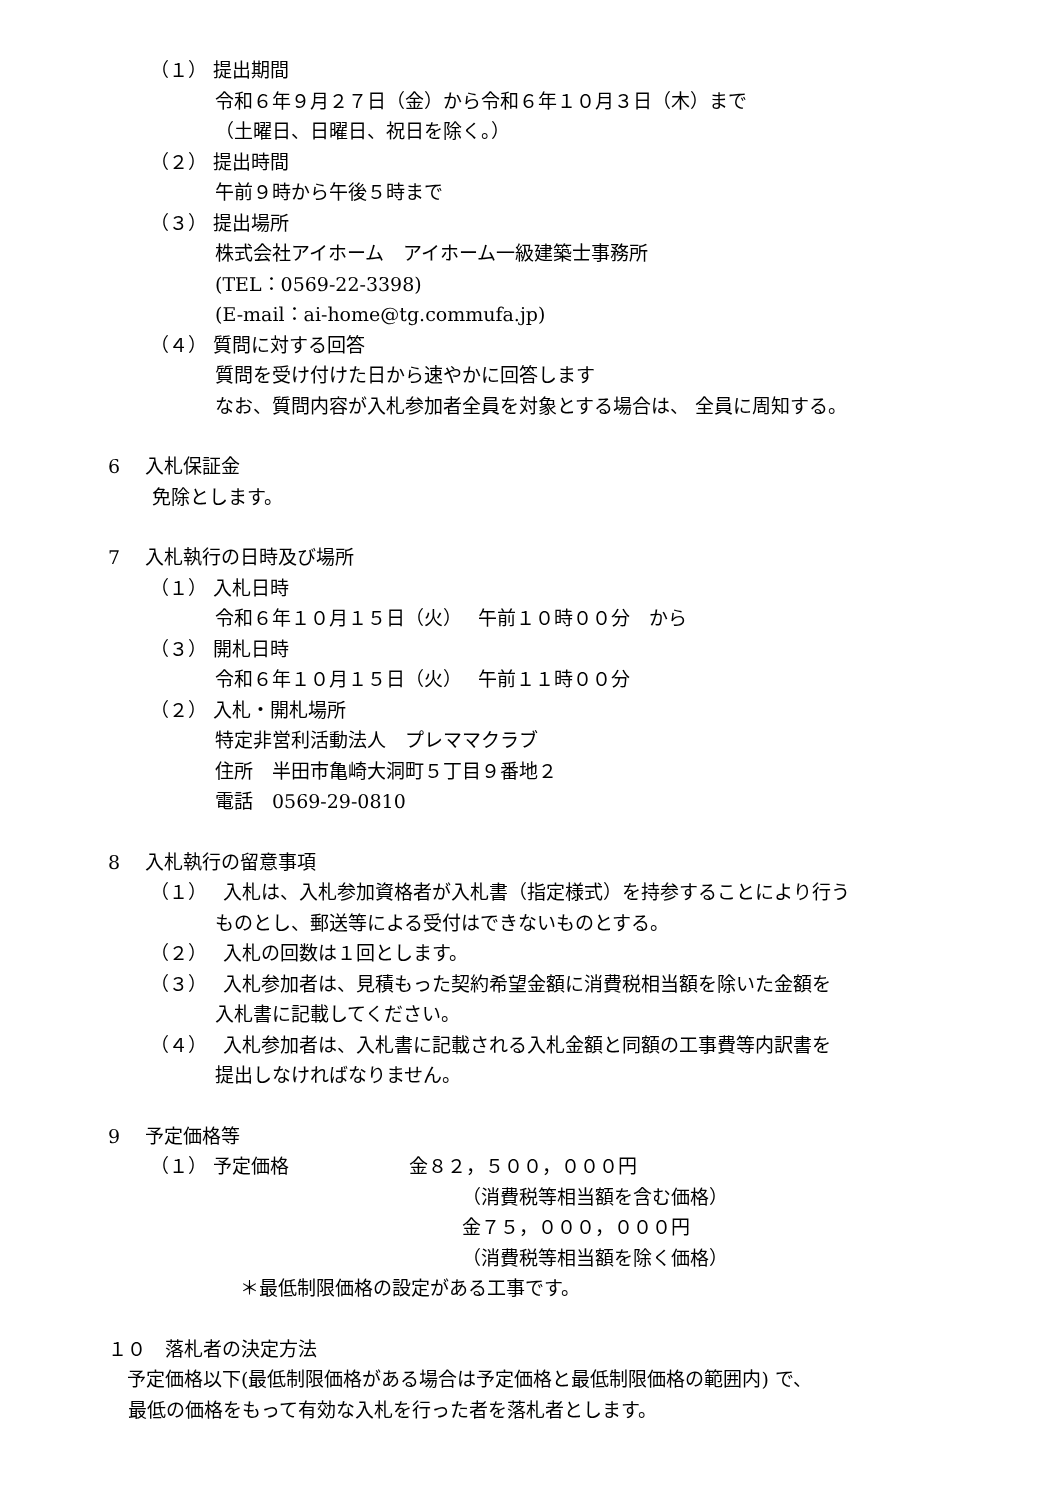（１） 提出期間
令和６年９月２７日（金）から令和６年１０月３日（木）まで
（土曜日、日曜日、祝日を除く。）
（２） 提出時間
午前９時から午後５時まで
（３） 提出場所
株式会社アイホーム　アイホーム一級建築士事務所
(TEL：0569-22-3398)
(E-mail：ai-home@tg.commufa.jp)
（４） 質問に対する回答
質問を受け付けた日から速やかに回答します
なお、質問内容が入札参加者全員を対象とする場合は、 全員に周知する。
6　 入札保証金
　　 免除とします。
7　 入札執行の日時及び場所
（１） 入札日時
令和６年１０月１５日（火）　 午前１０時００分　から
（３） 開札日時
令和６年１０月１５日（火）　 午前１１時００分
（２） 入札・開札場所
特定非営利活動法人　プレママクラブ
住所　半田市亀崎大洞町５丁目９番地２
電話　0569-29-0810
8　 入札執行の留意事項
（１）　 入札は、入札参加資格者が入札書（指定様式）を持参することにより行う
ものとし、郵送等による受付はできないものとする。
（２）　 入札の回数は１回とします。
（３）　 入札参加者は、見積もった契約希望金額に消費税相当額を除いた金額を
入札書に記載してください。
（４）　 入札参加者は、入札書に記載される入札金額と同額の工事費等内訳書を
提出しなければなりません。
9　 予定価格等
（１） 予定価格　　　　　　 金８２，５００，０００円
（消費税等相当額を含む価格）
金７５，０００，０００円
（消費税等相当額を除く価格）
＊最低制限価格の設定がある工事です。
１０　落札者の決定方法
　予定価格以下(最低制限価格がある場合は予定価格と最低制限価格の範囲内) で、
最低の価格をもって有効な入札を行った者を落札者とします。